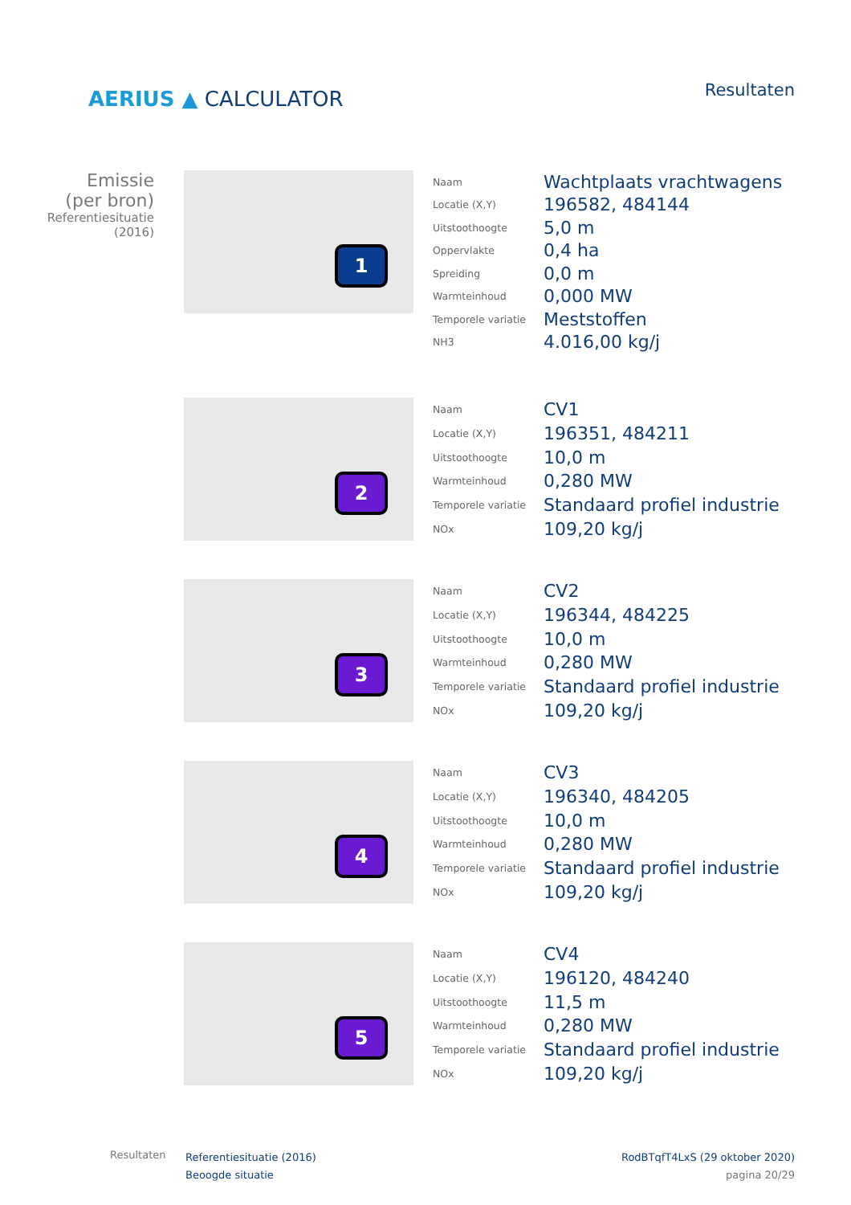AERIUS ▲ CALCULATOR
Resultaten
Emissie
(per bron)
Referentiesituatie
(2016)
1
| Naam | Wachtplaats vrachtwagens |
| Locatie (X,Y) | 196582, 484144 |
| Uitstoothoogte | 5,0 m |
| Oppervlakte | 0,4 ha |
| Spreiding | 0,0 m |
| Warmteinhoud | 0,000 MW |
| Temporele variatie | Meststoffen |
| NH3 | 4.016,00 kg/j |
2
| Naam | CV1 |
| Locatie (X,Y) | 196351, 484211 |
| Uitstoothoogte | 10,0 m |
| Warmteinhoud | 0,280 MW |
| Temporele variatie | Standaard profiel industrie |
| NOx | 109,20 kg/j |
3
| Naam | CV2 |
| Locatie (X,Y) | 196344, 484225 |
| Uitstoothoogte | 10,0 m |
| Warmteinhoud | 0,280 MW |
| Temporele variatie | Standaard profiel industrie |
| NOx | 109,20 kg/j |
4
| Naam | CV3 |
| Locatie (X,Y) | 196340, 484205 |
| Uitstoothoogte | 10,0 m |
| Warmteinhoud | 0,280 MW |
| Temporele variatie | Standaard profiel industrie |
| NOx | 109,20 kg/j |
5
| Naam | CV4 |
| Locatie (X,Y) | 196120, 484240 |
| Uitstoothoogte | 11,5 m |
| Warmteinhoud | 0,280 MW |
| Temporele variatie | Standaard profiel industrie |
| NOx | 109,20 kg/j |
Resultaten
Referentiesituatie (2016)
Beoogde situatie
RodBTqfT4LxS (29 oktober 2020)
pagina 20/29